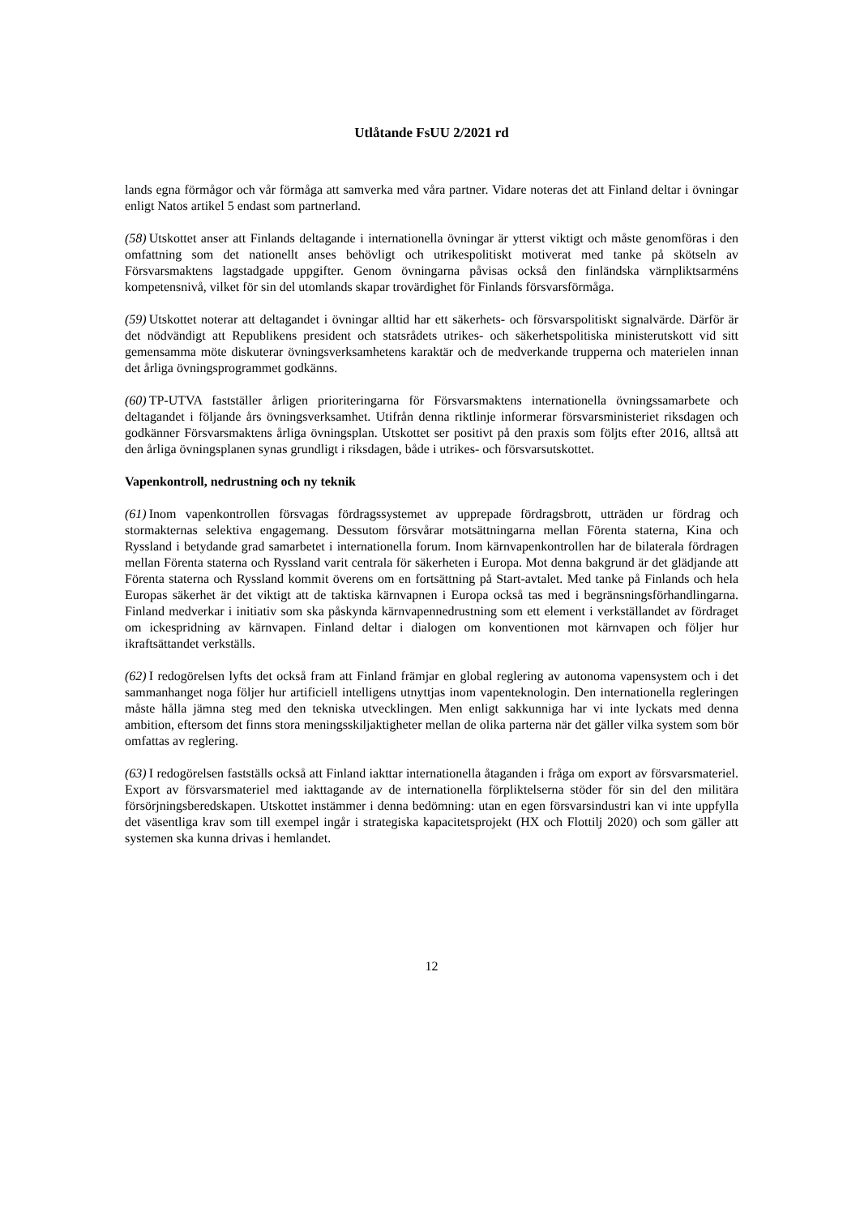Utlåtande FsUU 2/2021 rd
lands egna förmågor och vår förmåga att samverka med våra partner. Vidare noteras det att Finland deltar i övningar enligt Natos artikel 5 endast som partnerland.
(58) Utskottet anser att Finlands deltagande i internationella övningar är ytterst viktigt och måste genomföras i den omfattning som det nationellt anses behövligt och utrikespolitiskt motiverat med tanke på skötseln av Försvarsmaktens lagstadgade uppgifter. Genom övningarna påvisas också den finländska värnpliktsarméns kompetensnivå, vilket för sin del utomlands skapar trovärdighet för Finlands försvarsförmåga.
(59) Utskottet noterar att deltagandet i övningar alltid har ett säkerhets- och försvarspolitiskt signalvärde. Därför är det nödvändigt att Republikens president och statsrådets utrikes- och säkerhetspolitiska ministerutskott vid sitt gemensamma möte diskuterar övningsverksamhetens karaktär och de medverkande trupperna och materielen innan det årliga övningsprogrammet godkänns.
(60) TP-UTVA fastställer årligen prioriteringarna för Försvarsmaktens internationella övningssamarbete och deltagandet i följande års övningsverksamhet. Utifrån denna riktlinje informerar försvarsministeriet riksdagen och godkänner Försvarsmaktens årliga övningsplan. Utskottet ser positivt på den praxis som följts efter 2016, alltså att den årliga övningsplanen synas grundligt i riksdagen, både i utrikes- och försvarsutskottet.
Vapenkontroll, nedrustning och ny teknik
(61) Inom vapenkontrollen försvagas fördragssystemet av upprepade fördragsbrott, utträden ur fördrag och stormakternas selektiva engagemang. Dessutom försvårar motsättningarna mellan Förenta staterna, Kina och Ryssland i betydande grad samarbetet i internationella forum. Inom kärnvapenkontrollen har de bilaterala fördragen mellan Förenta staterna och Ryssland varit centrala för säkerheten i Europa. Mot denna bakgrund är det glädjande att Förenta staterna och Ryssland kommit överens om en fortsättning på Start-avtalet. Med tanke på Finlands och hela Europas säkerhet är det viktigt att de taktiska kärnvapnen i Europa också tas med i begränsningsförhandlingarna. Finland medverkar i initiativ som ska påskynda kärnvapennedrustning som ett element i verkställandet av fördraget om ickespridning av kärnvapen. Finland deltar i dialogen om konventionen mot kärnvapen och följer hur ikraftsättandet verkställs.
(62) I redogörelsen lyfts det också fram att Finland främjar en global reglering av autonoma vapensystem och i det sammanhanget noga följer hur artificiell intelligens utnyttjas inom vapenteknologin. Den internationella regleringen måste hålla jämna steg med den tekniska utvecklingen. Men enligt sakkunniga har vi inte lyckats med denna ambition, eftersom det finns stora meningsskiljaktigheter mellan de olika parterna när det gäller vilka system som bör omfattas av reglering.
(63) I redogörelsen fastställs också att Finland iakttar internationella åtaganden i fråga om export av försvarsmateriel. Export av försvarsmateriel med iakttagande av de internationella förpliktelserna stöder för sin del den militära försörjningsberedskapen. Utskottet instämmer i denna bedömning: utan en egen försvarsindustri kan vi inte uppfylla det väsentliga krav som till exempel ingår i strategiska kapacitetsprojekt (HX och Flottilj 2020) och som gäller att systemen ska kunna drivas i hemlandet.
12